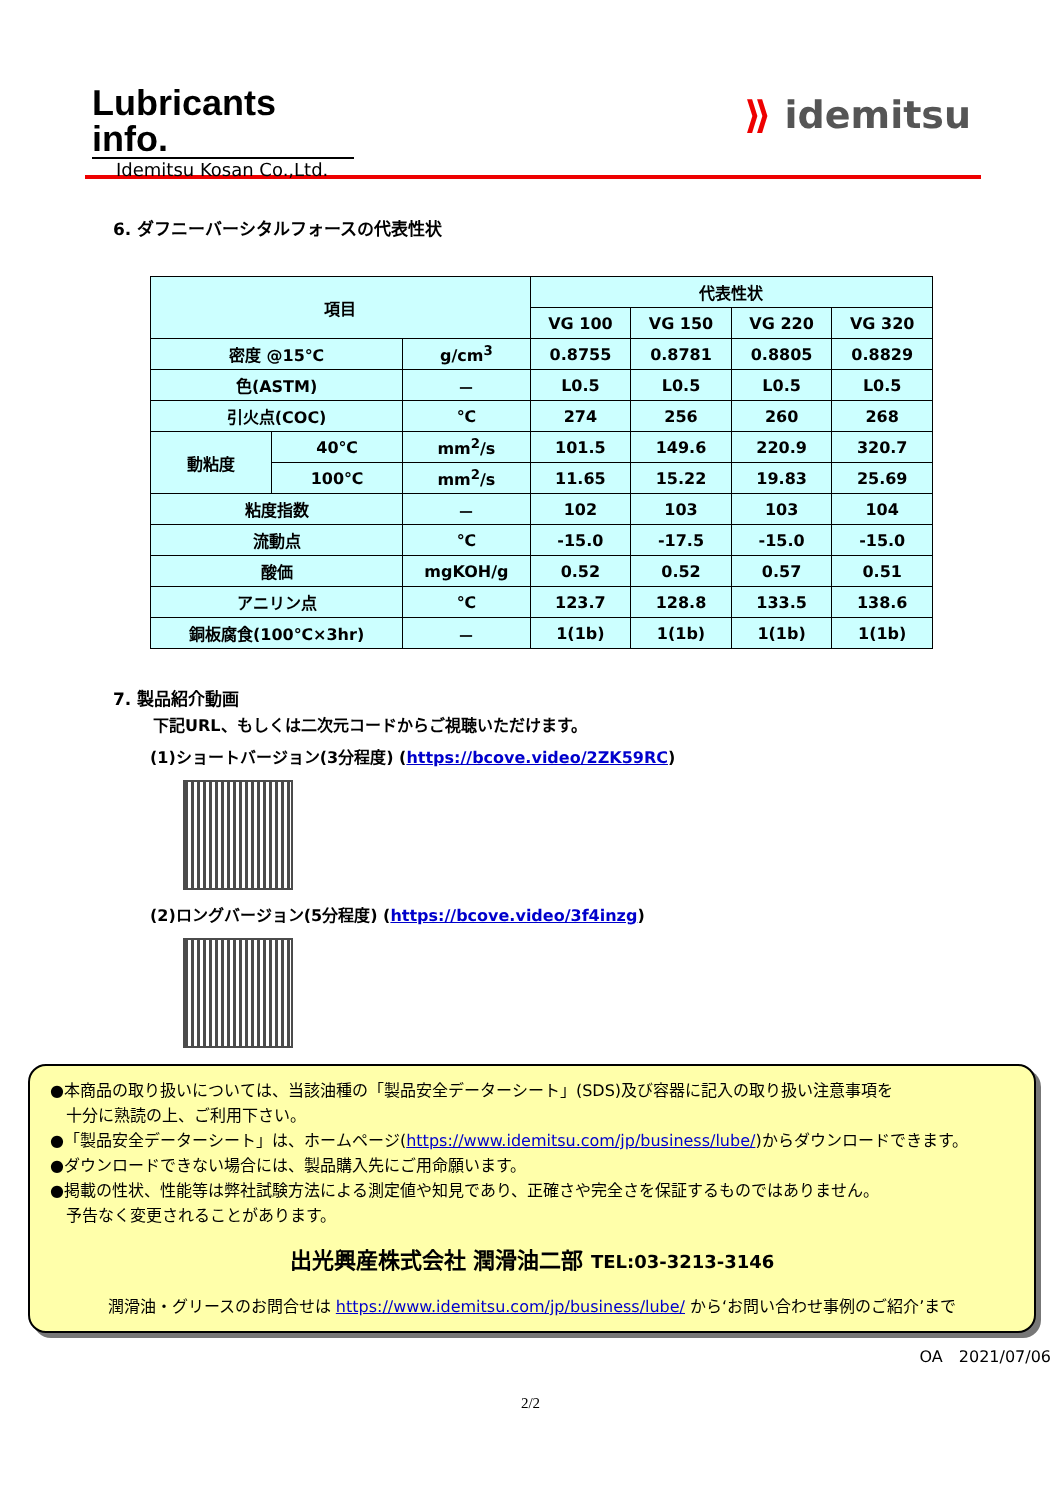Lubricants info.
Idemitsu Kosan Co.,Ltd.
⟫ idemitsu
6. ダフニーバーシタルフォースの代表性状
| 項目 | | | 代表性状 | | | |
| --- | --- | --- | --- | --- | --- | --- |
| | | | VG 100 | VG 150 | VG 220 | VG 320 |
| 密度 @15℃ | | g/cm<sup>3</sup> | 0.8755 | 0.8781 | 0.8805 | 0.8829 |
| 色(ASTM) | | － | L0.5 | L0.5 | L0.5 | L0.5 |
| 引火点(COC) | | ℃ | 274 | 256 | 260 | 268 |
| 動粘度 | 40℃ | mm<sup>2</sup>/s | 101.5 | 149.6 | 220.9 | 320.7 |
| | 100℃ | mm<sup>2</sup>/s | 11.65 | 15.22 | 19.83 | 25.69 |
| 粘度指数 | | － | 102 | 103 | 103 | 104 |
| 流動点 | | ℃ | -15.0 | -17.5 | -15.0 | -15.0 |
| 酸価 | | mgKOH/g | 0.52 | 0.52 | 0.57 | 0.51 |
| アニリン点 | | ℃ | 123.7 | 128.8 | 133.5 | 138.6 |
| 銅板腐食(100℃×3hr) | | － | 1(1b) | 1(1b) | 1(1b) | 1(1b) |
7. 製品紹介動画
下記URL、もしくは二次元コードからご視聴いただけます。
(1)ショートバージョン(3分程度) (https://bcove.video/2ZK59RC)
(2)ロングバージョン(5分程度) (https://bcove.video/3f4inzg)
●本商品の取り扱いについては、当該油種の「製品安全データーシート」(SDS)及び容器に記入の取り扱い注意事項を
　十分に熟読の上、ご利用下さい。
●「製品安全データーシート」は、ホームページ(https://www.idemitsu.com/jp/business/lube/)からダウンロードできます。
●ダウンロードできない場合には、製品購入先にご用命願います。
●掲載の性状、性能等は弊社試験方法による測定値や知見であり、正確さや完全さを保証するものではありません。
　予告なく変更されることがあります。
出光興産株式会社 潤滑油二部 TEL:03-3213-3146
潤滑油・グリースのお問合せは https://www.idemitsu.com/jp/business/lube/ から‘お問い合わせ事例のご紹介’まで
OA　2021/07/06
2/2